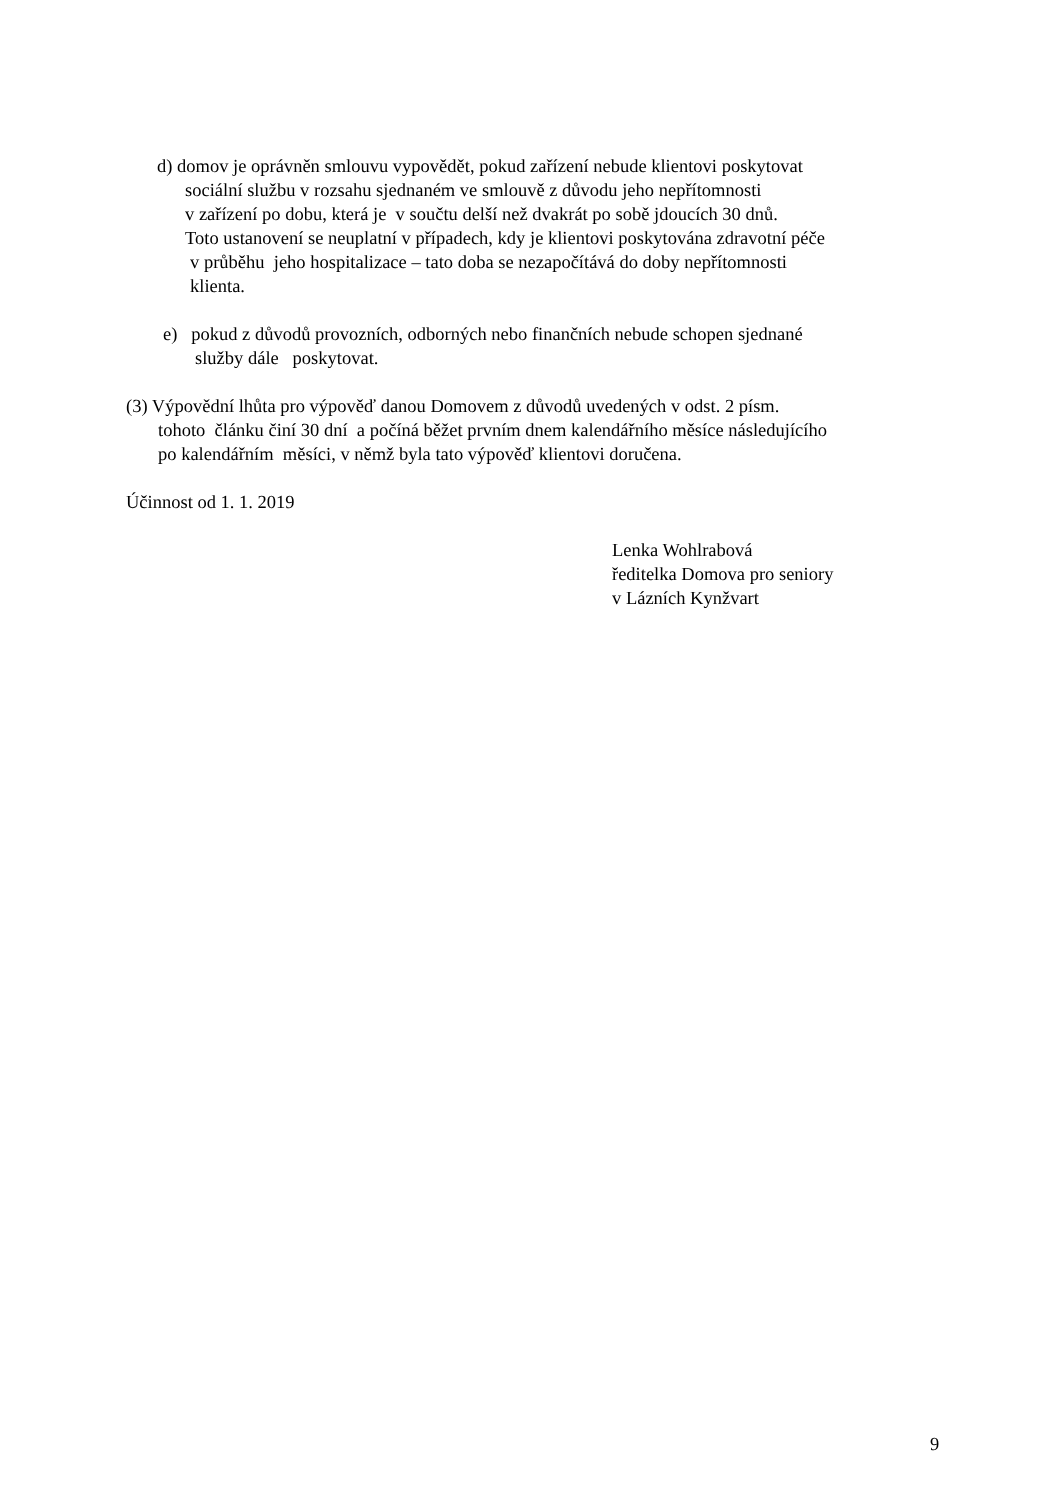d) domov je oprávněn smlouvu vypovědět, pokud zařízení nebude klientovi poskytovat
sociální službu v rozsahu sjednaném ve smlouvě z důvodu jeho nepřítomnosti
v zařízení po dobu, která je v součtu delší než dvakrát po sobě jdoucích 30 dnů.
Toto ustanovení se neuplatní v případech, kdy je klientovi poskytována zdravotní péče
v průběhu jeho hospitalizace – tato doba se nezapočítává do doby nepřítomnosti
klienta.
e) pokud z důvodů provozních, odborných nebo finančních nebude schopen sjednané
služby dále poskytovat.
(3) Výpovědní lhůta pro výpověď danou Domovem z důvodů uvedených v odst. 2 písm.
tohoto článku činí 30 dní a počíná běžet prvním dnem kalendářního měsíce následujícího
po kalendářním měsíci, v němž byla tato výpověď klientovi doručena.
Účinnost od 1. 1. 2019
Lenka Wohlrabová
ředitelka Domova pro seniory
v Lázních Kynžvart
9